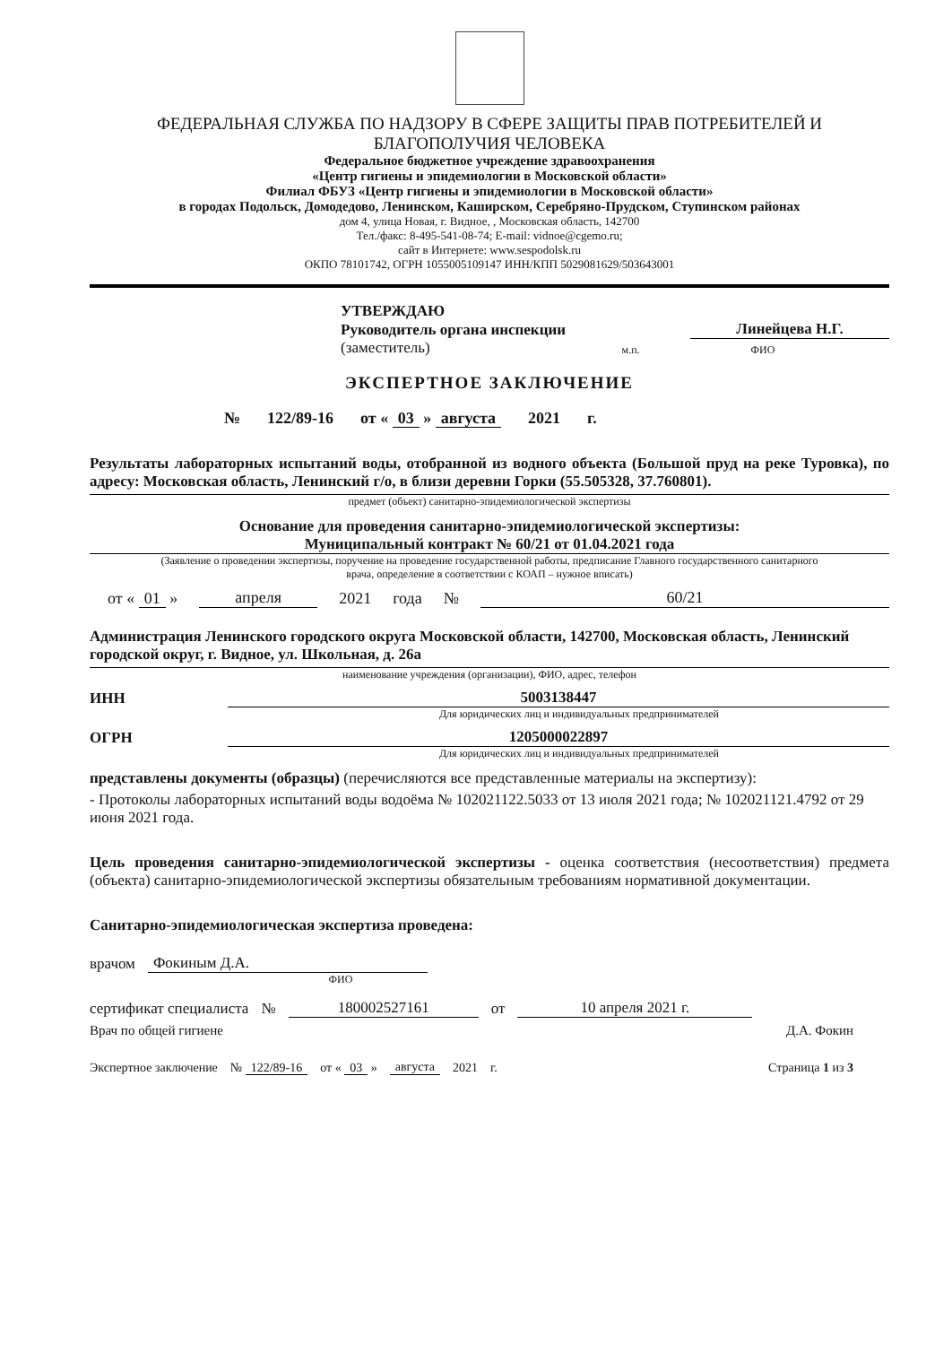ФЕДЕРАЛЬНАЯ СЛУЖБА ПО НАДЗОРУ В СФЕРЕ ЗАЩИТЫ ПРАВ ПОТРЕБИТЕЛЕЙ И БЛАГОПОЛУЧИЯ ЧЕЛОВЕКА
Федеральное бюджетное учреждение здравоохранения
«Центр гигиены и эпидемиологии в Московской области»
Филиал ФБУЗ «Центр гигиены и эпидемиологии в Московской области»
в городах Подольск, Домодедово, Ленинском, Каширском, Серебряно-Прудском, Ступинском районах
дом 4, улица Новая, г. Видное, , Московская область, 142700
Тел./факс: 8-495-541-08-74; E-mail: vidnoe@cgemo.ru;
сайт в Интернете: www.sespodolsk.ru
ОКПО 78101742, ОГРН 1055005109147 ИНН/КПП 5029081629/503643001
УТВЕРЖДАЮ
Руководитель органа инспекции Линейцева Н.Г.
(заместитель) м.п. ФИО
ЭКСПЕРТНОЕ ЗАКЛЮЧЕНИЕ
№ 122/89-16 от « 03 » августа 2021 г.
Результаты лабораторных испытаний воды, отобранной из водного объекта (Большой пруд на реке Туровка), по адресу: Московская область, Ленинский г/о, в близи деревни Горки (55.505328, 37.760801).
предмет (объект) санитарно-эпидемиологической экспертизы
Основание для проведения санитарно-эпидемиологической экспертизы:
Муниципальный контракт № 60/21 от 01.04.2021 года
(Заявление о проведении экспертизы, поручение на проведение государственной работы, предписание Главного государственного санитарного
врача, определение в соответствии с КОАП – нужное вписать)
от « 01 » апреля 2021 года № 60/21
Администрация Ленинского городского округа Московской области, 142700, Московская область, Ленинский городской округ, г. Видное, ул. Школьная, д. 26а
наименование учреждения (организации), ФИО, адрес, телефон
ИНН 5003138447
Для юридических лиц и индивидуальных предпринимателей
ОГРН 1205000022897
Для юридических лиц и индивидуальных предпринимателей
представлены документы (образцы) (перечисляются все представленные материалы на экспертизу):
- Протоколы лабораторных испытаний воды водоёма № 102021122.5033 от 13 июля 2021 года; № 102021121.4792 от 29 июня 2021 года.
Цель проведения санитарно-эпидемиологической экспертизы - оценка соответствия (несоответствия) предмета (объекта) санитарно-эпидемиологической экспертизы обязательным требованиям нормативной документации.
Санитарно-эпидемиологическая экспертиза проведена:
врачом Фокиным Д.А.
ФИО
сертификат специалиста № 180002527161 от 10 апреля 2021 г.
Врач по общей гигиене Д.А. Фокин
Экспертное заключение № 122/89-16 от « 03 » августа 2021 г. Страница 1 из 3